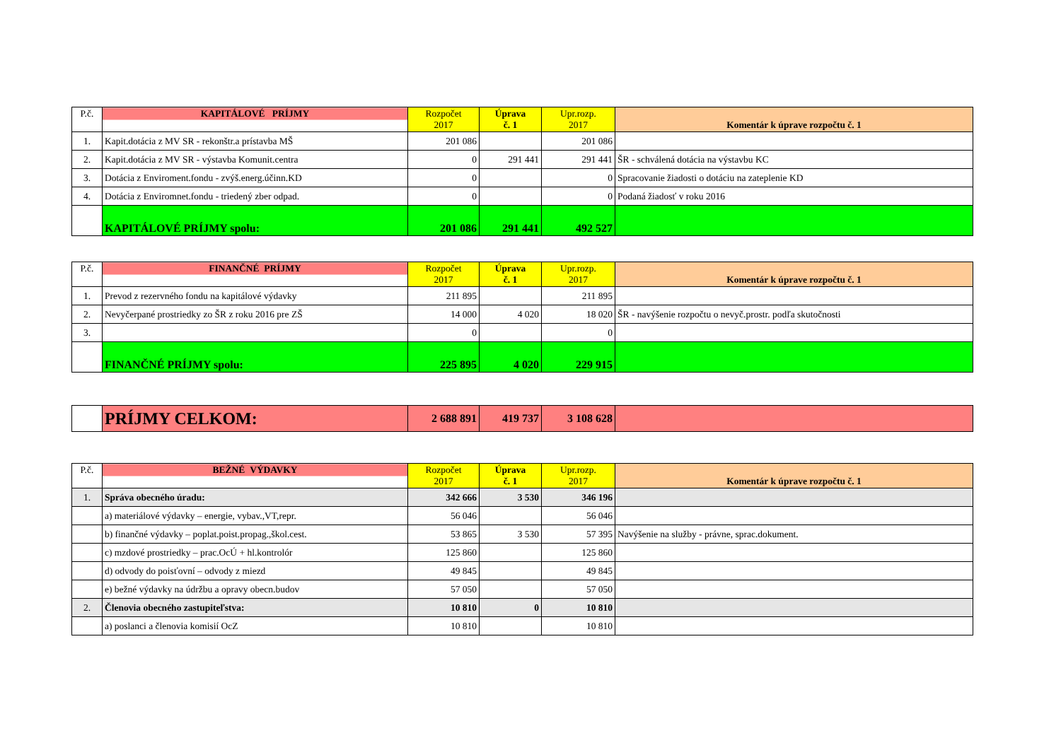| P.č. | KAPITÁLOVÉ PRÍJMY | Rozpočet 2017 | Úprava č. 1 | Upr.rozp. 2017 | Komentár k úprave rozpočtu č. 1 |
| 1. | Kapit.dotácia z MV SR - rekonštr.a prístavba MŠ | 201 086 | | 201 086 | |
| 2. | Kapit.dotácia z MV SR - výstavba Komunit.centra | 0 | 291 441 | 291 441 | ŠR - schválená dotácia na výstavbu KC |
| 3. | Dotácia z Enviroment.fondu - zvýš.energ.účinn.KD | 0 | | 0 | Spracovanie žiadosti o dotáciu na zateplenie KD |
| 4. | Dotácia z Enviromnet.fondu - triedený zber odpad. | 0 | | 0 | Podaná žiadosť v roku 2016 |
| | KAPITÁLOVÉ PRÍJMY spolu: | 201 086 | 291 441 | 492 527 | |
| P.č. | FINANČNÉ PRÍJMY | Rozpočet 2017 | Úprava č. 1 | Upr.rozp. 2017 | Komentár k úprave rozpočtu č. 1 |
| 1. | Prevod z rezervného fondu na kapitálové výdavky | 211 895 | | 211 895 | |
| 2. | Nevyčerpané prostriedky zo ŠR z roku 2016 pre ZŠ | 14 000 | 4 020 | 18 020 | ŠR - navýšenie rozpočtu o nevyč.prostr. podľa skutočnosti |
| 3. | | 0 | | 0 | |
| | FINANČNÉ PRÍJMY spolu: | 225 895 | 4 020 | 229 915 | |
| | PRÍJMY CELKOM: | 2 688 891 | 419 737 | 3 108 628 | |
| P.č. | BEŽNÉ VÝDAVKY | Rozpočet 2017 | Úprava č. 1 | Upr.rozp. 2017 | Komentár k úprave rozpočtu č. 1 |
| 1. | Správa obecného úradu: | 342 666 | 3 530 | 346 196 | |
| | a) materiálové výdavky – energie, vybav.,VT,repr. | 56 046 | | 56 046 | |
| | b) finančné výdavky – poplat.poist.propag.,škol.cest. | 53 865 | 3 530 | 57 395 | Navýšenie na služby - právne, sprac.dokument. |
| | c) mzdové prostriedky – prac.OcÚ + hl.kontrolór | 125 860 | | 125 860 | |
| | d) odvody do poisťovní – odvody z miezd | 49 845 | | 49 845 | |
| | e) bežné výdavky na údržbu a opravy obecn.budov | 57 050 | | 57 050 | |
| 2. | Členovia obecného zastupiteľstva: | 10 810 | 0 | 10 810 | |
| | a) poslanci a členovia komisií OcZ | 10 810 | | 10 810 | |